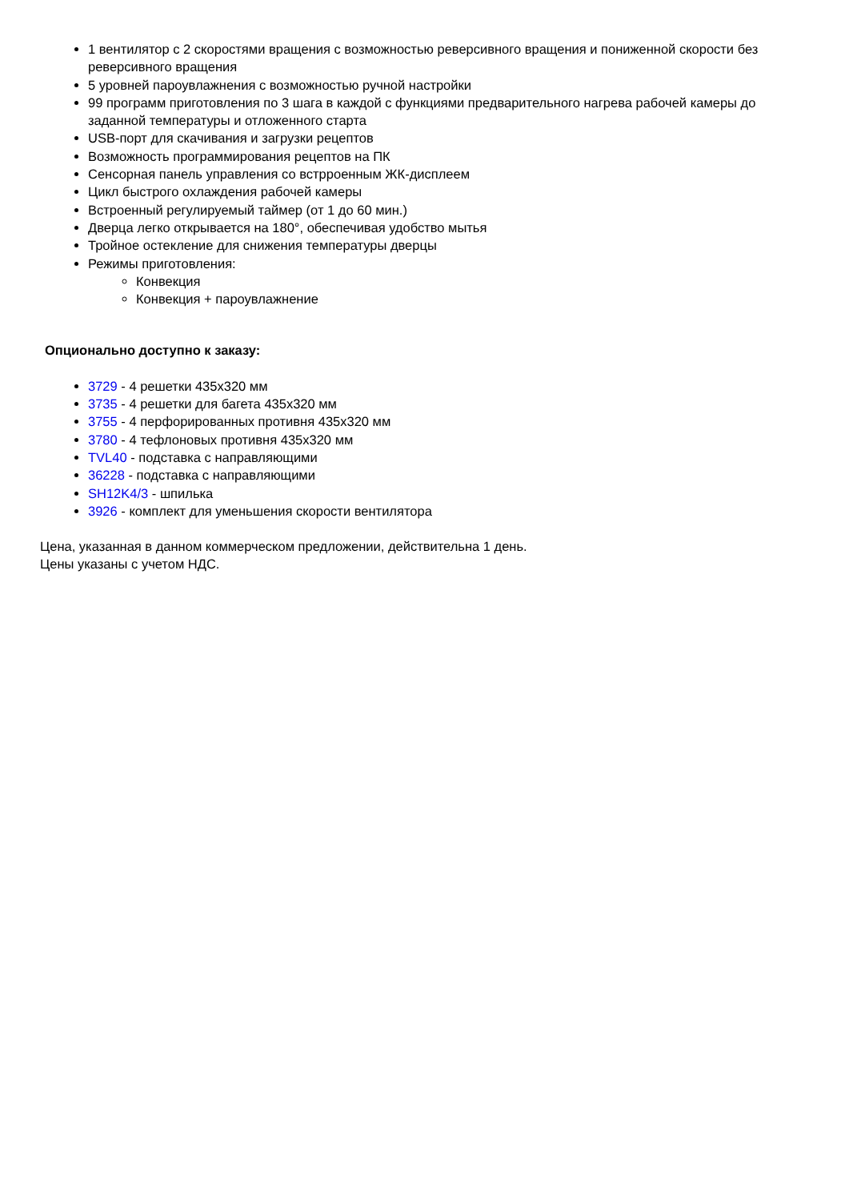1 вентилятор с 2 скоростями вращения с возможностью реверсивного вращения и пониженной скорости без реверсивного вращения
5 уровней пароувлажнения с возможностью ручной настройки
99 программ приготовления по 3 шага в каждой с функциями предварительного нагрева рабочей камеры до заданной температуры и отложенного старта
USB-порт для скачивания и загрузки рецептов
Возможность программирования рецептов на ПК
Сенсорная панель управления со встрроенным ЖК-дисплеем
Цикл быстрого охлаждения рабочей камеры
Встроенный регулируемый таймер (от 1 до 60 мин.)
Дверца легко открывается на 180°, обеспечивая удобство мытья
Тройное остекление для снижения температуры дверцы
Режимы приготовления:
Конвекция
Конвекция + пароувлажнение
Опционально доступно к заказу:
3729 - 4 решетки 435x320 мм
3735 - 4 решетки для багета 435x320 мм
3755 - 4 перфорированных противня 435x320 мм
3780 - 4 тефлоновых противня 435x320 мм
TVL40 - подставка с направляющими
36228 - подставка с направляющими
SH12K4/3 - шпилька
3926 - комплект для уменьшения скорости вентилятора
Цена, указанная в данном коммерческом предложении, действительна 1 день.
Цены указаны с учетом НДС.